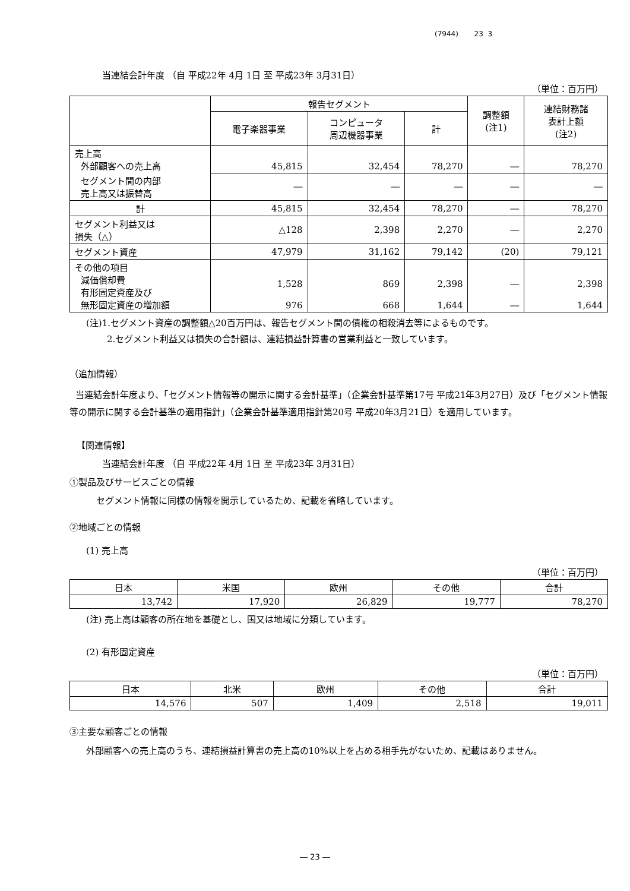(7944) 23 3
当連結会計年度 （自 平成22年 4月 1日 至 平成23年 3月31日）
（単位：百万円）
| | 報告セグメント | | | 調整額 (注1) | 連結財務諸 表計上額 (注2) |
| --- | --- | --- | --- | --- | --- |
| | 電子楽器事業 | コンピュータ 周辺機器事業 | 計 | | |
| 売上高 外部顧客への売上高 | 45,815 | 32,454 | 78,270 | ― | 78,270 |
| セグメント間の内部 売上高又は振替高 | ― | ― | ― | ― | ― |
| 計 | 45,815 | 32,454 | 78,270 | ― | 78,270 |
| セグメント利益又は 損失（△） | △128 | 2,398 | 2,270 | ― | 2,270 |
| セグメント資産 | 47,979 | 31,162 | 79,142 | (20) | 79,121 |
| その他の項目 減価償却費 有形固定資産及び 無形固定資産の増加額 | 1,528 976 | 869 668 | 2,398 1,644 | ― ― | 2,398 1,644 |
(注)1.セグメント資産の調整額△20百万円は、報告セグメント間の債権の相殺消去等によるものです。
2.セグメント利益又は損失の合計額は、連結損益計算書の営業利益と一致しています。
（追加情報）
当連結会計年度より、「セグメント情報等の開示に関する会計基準」（企業会計基準第17号 平成21年3月27日）及び「セグメント情報等の開示に関する会計基準の適用指針」（企業会計基準適用指針第20号 平成20年3月21日）を適用しています。
【関連情報】
当連結会計年度 （自 平成22年 4月 1日 至 平成23年 3月31日）
①製品及びサービスごとの情報
セグメント情報に同様の情報を開示しているため、記載を省略しています。
②地域ごとの情報
(1) 売上高
（単位：百万円）
| 日本 | 米国 | 欧州 | その他 | 合計 |
| --- | --- | --- | --- | --- |
| 13,742 | 17,920 | 26,829 | 19,777 | 78,270 |
(注) 売上高は顧客の所在地を基礎とし、国又は地域に分類しています。
(2) 有形固定資産
（単位：百万円）
| 日本 | 北米 | 欧州 | その他 | 合計 |
| --- | --- | --- | --- | --- |
| 14,576 | 507 | 1,409 | 2,518 | 19,011 |
③主要な顧客ごとの情報
外部顧客への売上高のうち、連結損益計算書の売上高の10%以上を占める相手先がないため、記載はありません。
― 23 ―